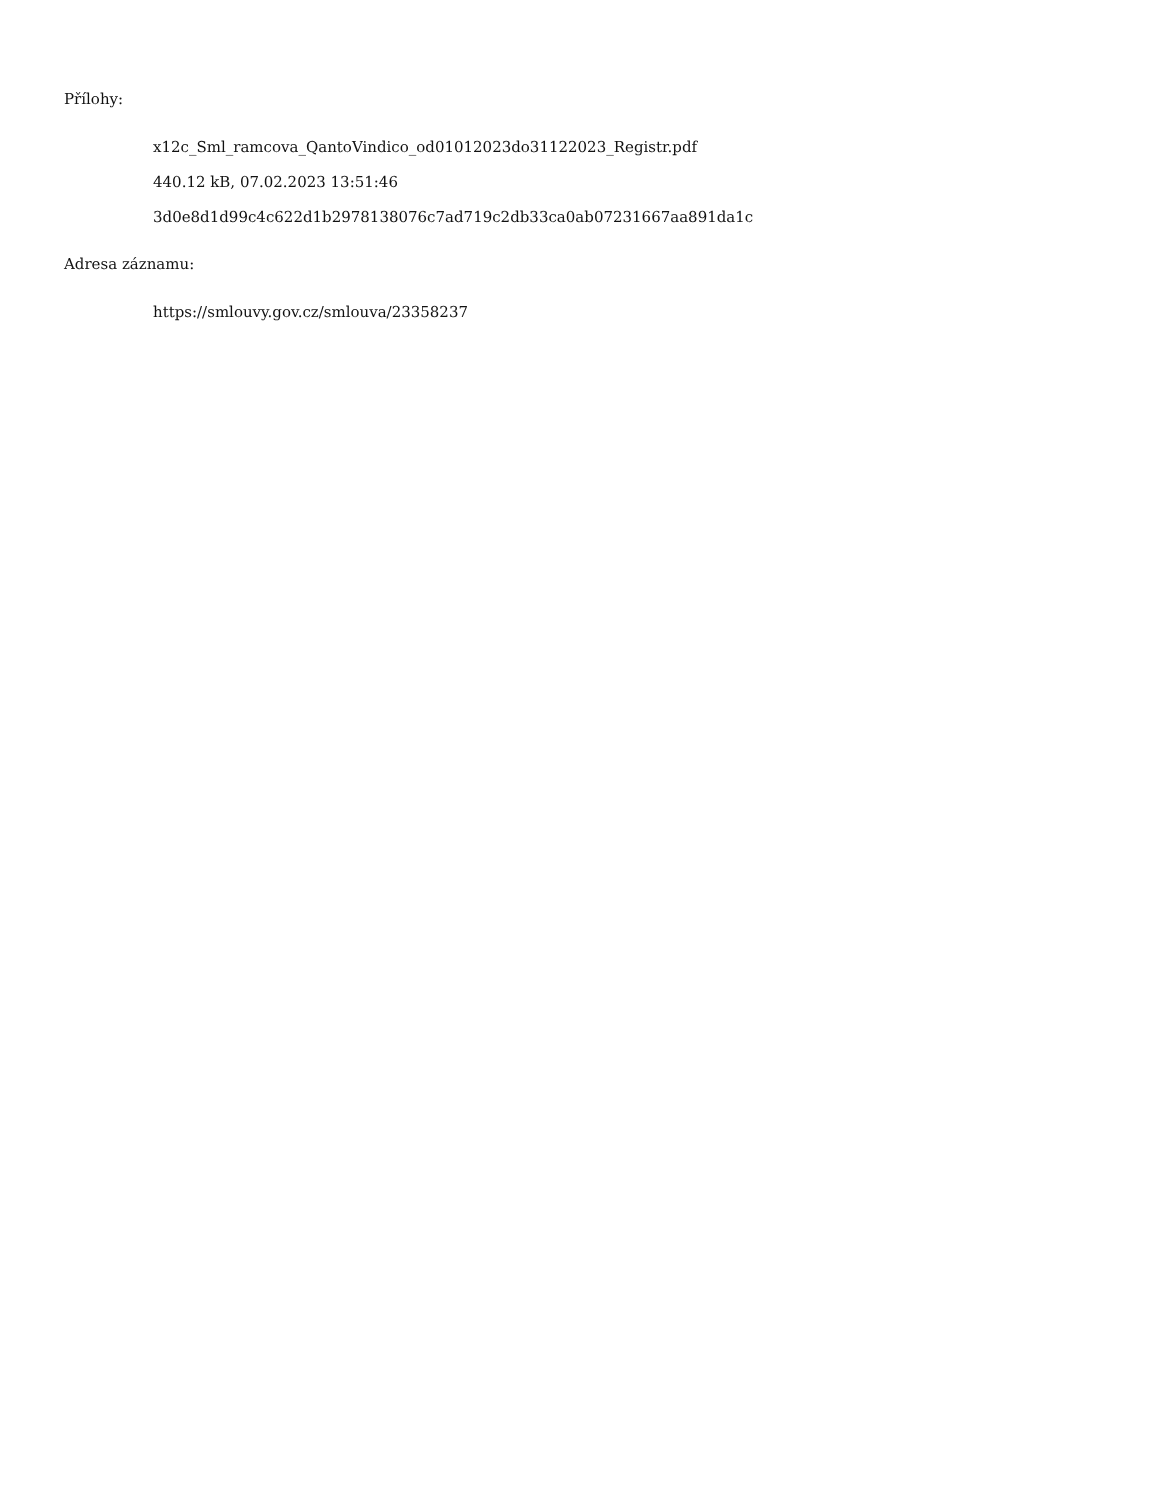Přílohy:
x12c_Sml_ramcova_QantoVindico_od01012023do31122023_Registr.pdf
440.12 kB, 07.02.2023 13:51:46
3d0e8d1d99c4c622d1b2978138076c7ad719c2db33ca0ab07231667aa891da1c
Adresa záznamu:
https://smlouvy.gov.cz/smlouva/23358237